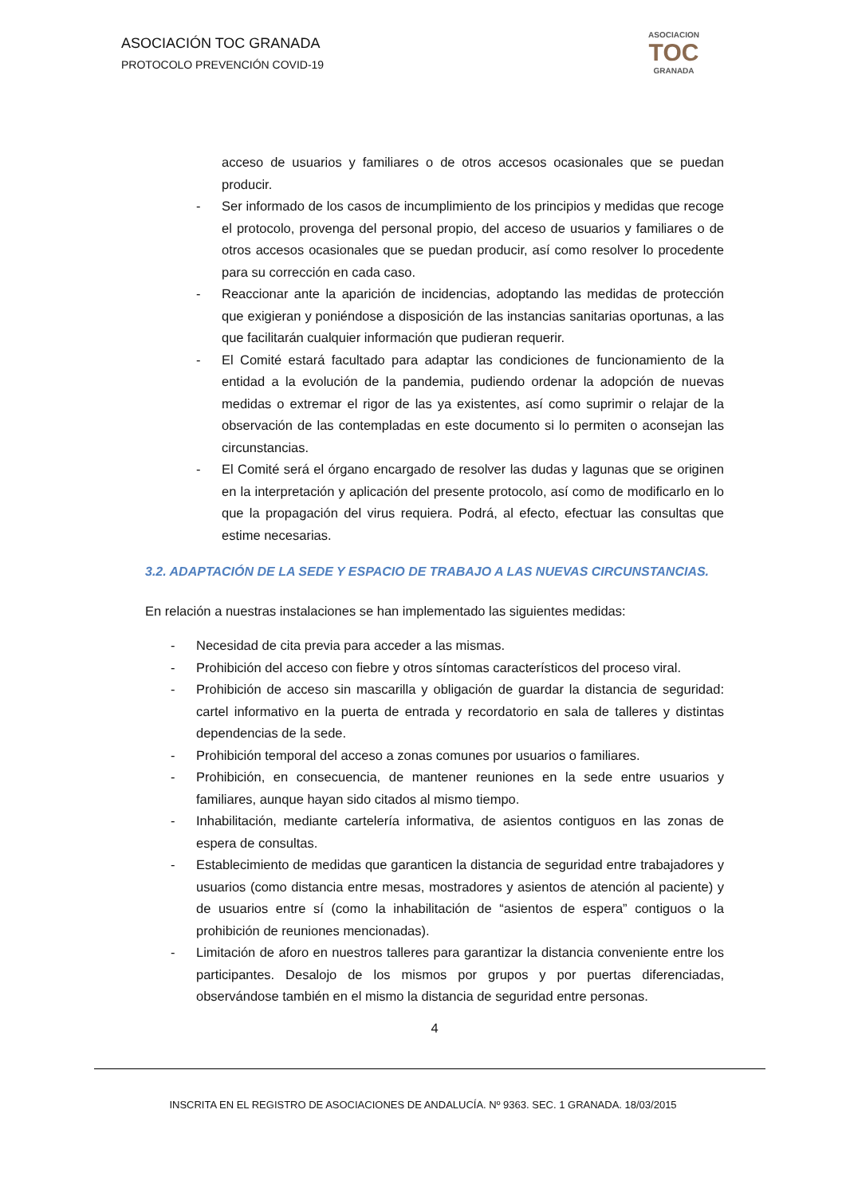ASOCIACIÓN TOC GRANADA
PROTOCOLO PREVENCIÓN COVID-19
ASOCIACION
TOC
GRANADA
acceso de usuarios y familiares o de otros accesos ocasionales que se puedan producir.
- Ser informado de los casos de incumplimiento de los principios y medidas que recoge el protocolo, provenga del personal propio, del acceso de usuarios y familiares o de otros accesos ocasionales que se puedan producir, así como resolver lo procedente para su corrección en cada caso.
- Reaccionar ante la aparición de incidencias, adoptando las medidas de protección que exigieran y poniéndose a disposición de las instancias sanitarias oportunas, a las que facilitarán cualquier información que pudieran requerir.
- El Comité estará facultado para adaptar las condiciones de funcionamiento de la entidad a la evolución de la pandemia, pudiendo ordenar la adopción de nuevas medidas o extremar el rigor de las ya existentes, así como suprimir o relajar de la observación de las contempladas en este documento si lo permiten o aconsejan las circunstancias.
- El Comité será el órgano encargado de resolver las dudas y lagunas que se originen en la interpretación y aplicación del presente protocolo, así como de modificarlo en lo que la propagación del virus requiera. Podrá, al efecto, efectuar las consultas que estime necesarias.
3.2. ADAPTACIÓN DE LA SEDE Y ESPACIO DE TRABAJO A LAS NUEVAS CIRCUNSTANCIAS.
En relación a nuestras instalaciones se han implementado las siguientes medidas:
- Necesidad de cita previa para acceder a las mismas.
- Prohibición del acceso con fiebre y otros síntomas característicos del proceso viral.
- Prohibición de acceso sin mascarilla y obligación de guardar la distancia de seguridad: cartel informativo en la puerta de entrada y recordatorio en sala de talleres y distintas dependencias de la sede.
- Prohibición temporal del acceso a zonas comunes por usuarios o familiares.
- Prohibición, en consecuencia, de mantener reuniones en la sede entre usuarios y familiares, aunque hayan sido citados al mismo tiempo.
- Inhabilitación, mediante cartelería informativa, de asientos contiguos en las zonas de espera de consultas.
- Establecimiento de medidas que garanticen la distancia de seguridad entre trabajadores y usuarios (como distancia entre mesas, mostradores y asientos de atención al paciente) y de usuarios entre sí (como la inhabilitación de “asientos de espera” contiguos o la prohibición de reuniones mencionadas).
- Limitación de aforo en nuestros talleres para garantizar la distancia conveniente entre los participantes. Desalojo de los mismos por grupos y por puertas diferenciadas, observándose también en el mismo la distancia de seguridad entre personas.
4
INSCRITA EN EL REGISTRO DE ASOCIACIONES DE ANDALUCÍA. Nº 9363. SEC. 1 GRANADA. 18/03/2015